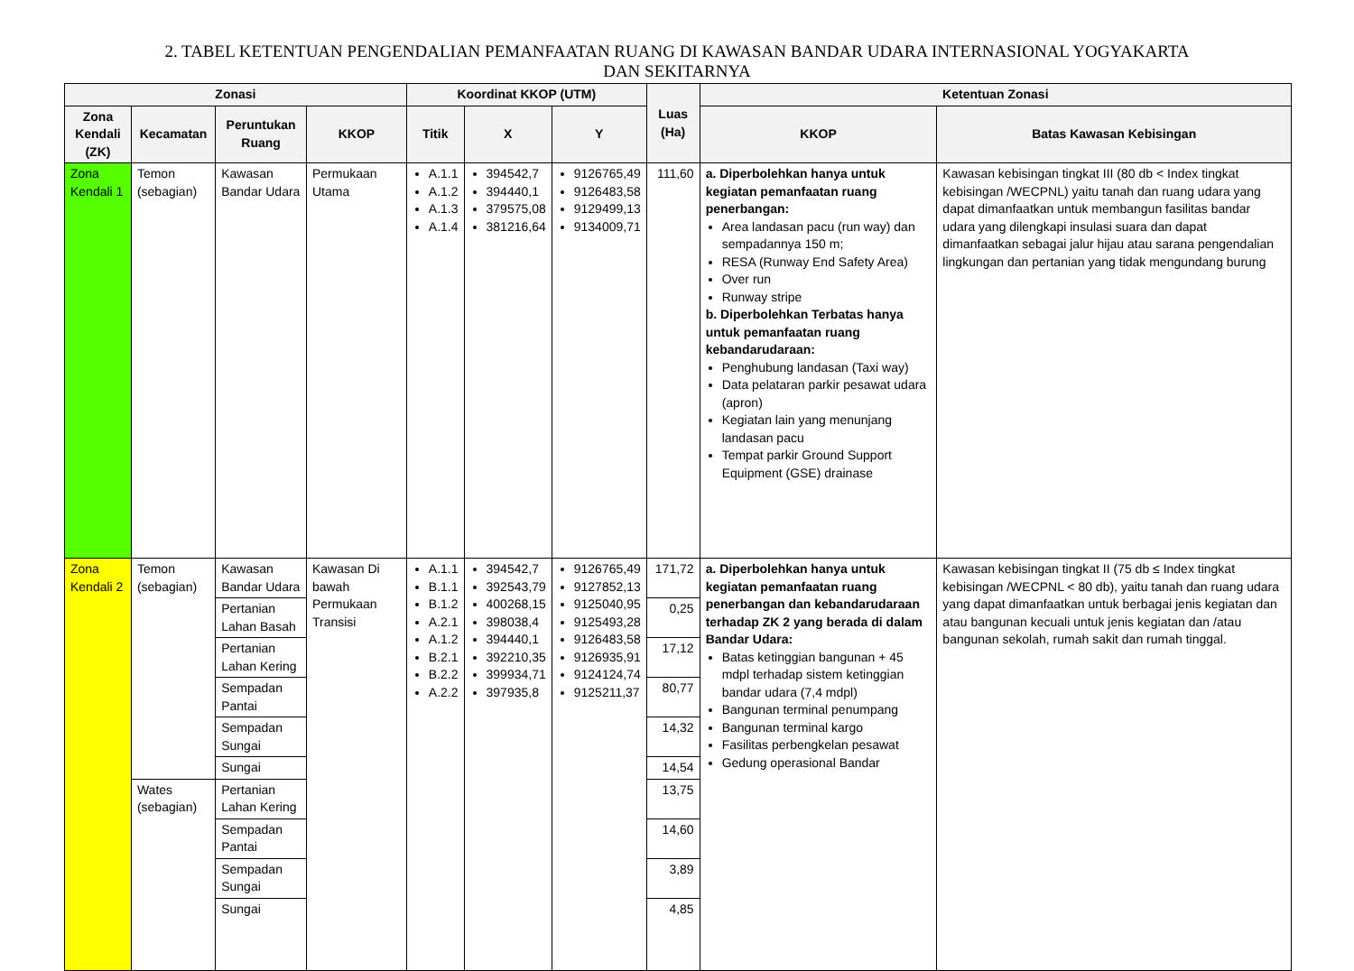2. TABEL KETENTUAN PENGENDALIAN PEMANFAATAN RUANG DI KAWASAN BANDAR UDARA INTERNASIONAL YOGYAKARTA
DAN SEKITARNYA
| Zonasi | | | | Koordinat KKOP (UTM) | | | Luas (Ha) | Ketentuan Zonasi | |
| --- | --- | --- | --- | --- | --- | --- | --- | --- | --- |
| Zona Kendali (ZK) | Kecamatan | Peruntukan Ruang | KKOP | Titik | X | Y | | KKOP | Batas Kawasan Kebisingan |
| Zona Kendali 1 | Temon (sebagian) | Kawasan Bandar Udara | Permukaan Utama | A.1.1 A.1.2 A.1.3 A.1.4 | 394542,7 394440,1 379575,08 381216,64 | 9126765,49 9126483,58 9129499,13 9134009,71 | 111,60 | a. Diperbolehkan hanya untuk kegiatan pemanfaatan ruang penerbangan: Area landasan pacu (run way) dan sempadannya 150 m; RESA (Runway End Safety Area) Over run Runway stripe b. Diperbolehkan Terbatas hanya untuk pemanfaatan ruang kebandarudaraan: Penghubung landasan (Taxi way) Data pelataran parkir pesawat udara (apron) Kegiatan lain yang menunjang landasan pacu Tempat parkir Ground Support Equipment (GSE) drainase | Kawasan kebisingan tingkat III (80 db < Index tingkat kebisingan /WECPNL) yaitu tanah dan ruang udara yang dapat dimanfaatkan untuk membangun fasilitas bandar udara yang dilengkapi insulasi suara dan dapat dimanfaatkan sebagai jalur hijau atau sarana pengendalian lingkungan dan pertanian yang tidak mengundang burung |
| Zona Kendali 2 | Temon (sebagian) | Kawasan Bandar Udara | Kawasan Di bawah Permukaan Transisi | A.1.1 B.1.1 B.1.2 A.2.1 A.1.2 B.2.1 B.2.2 A.2.2 | 394542,7 392543,79 400268,15 398038,4 394440,1 392210,35 399934,71 397935,8 | 9126765,49 9127852,13 9125040,95 9125493,28 9126483,58 9126935,91 9124124,74 9125211,37 | 171,72 | a. Diperbolehkan hanya untuk kegiatan pemanfaatan ruang penerbangan dan kebandarudaraan terhadap ZK 2 yang berada di dalam Bandar Udara: Batas ketinggian bangunan + 45 mdpl terhadap sistem ketinggian bandar udara (7,4 mdpl) Bangunan terminal penumpang Bangunan terminal kargo Fasilitas perbengkelan pesawat Gedung operasional Bandar | Kawasan kebisingan tingkat II (75 db ≤ Index tingkat kebisingan /WECPNL < 80 db), yaitu tanah dan ruang udara yang dapat dimanfaatkan untuk berbagai jenis kegiatan dan atau bangunan kecuali untuk jenis kegiatan dan /atau bangunan sekolah, rumah sakit dan rumah tinggal. |
| | | Pertanian Lahan Basah | | | | | 0,25 | | |
| | | Pertanian Lahan Kering | | | | | 17,12 | | |
| | | Sempadan Pantai | | | | | 80,77 | | |
| | | Sempadan Sungai | | | | | 14,32 | | |
| | | Sungai | | | | | 14,54 | | |
| | Wates (sebagian) | Pertanian Lahan Kering | | | | | 13,75 | | |
| | | Sempadan Pantai | | | | | 14,60 | | |
| | | Sempadan Sungai | | | | | 3,89 | | |
| | | Sungai | | | | | 4,85 | | |